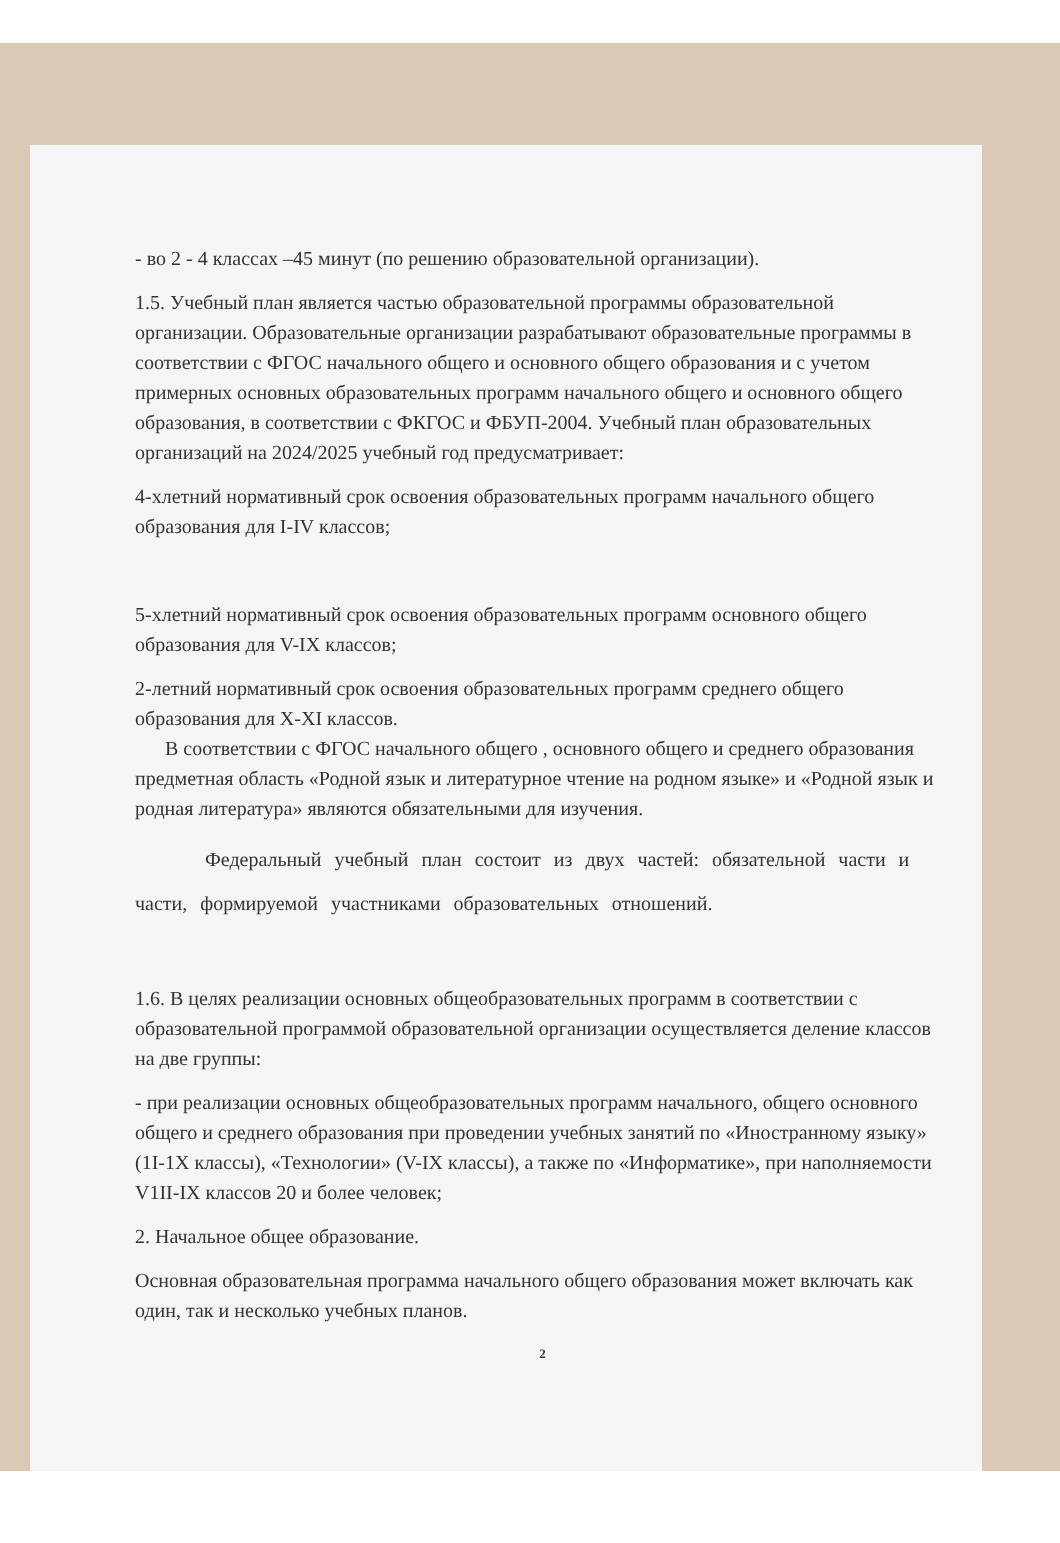- во 2 - 4 классах –45 минут (по решению образовательной организации).
1.5. Учебный план является частью образовательной программы образовательной организации. Образовательные организации разрабатывают образовательные программы в соответствии с ФГОС начального общего и основного общего образования и с учетом примерных основных образовательных программ начального общего и основного общего образования, в соответствии с ФКГОС и ФБУП-2004. Учебный план образовательных организаций на 2024/2025 учебный год предусматривает:
4-хлетний нормативный срок освоения образовательных программ начального общего образования для I-IV классов;
5-хлетний нормативный срок освоения образовательных программ основного общего образования для V-IX классов;
2-летний нормативный срок освоения образовательных программ среднего общего образования для X-XI классов.
В соответствии с ФГОС начального общего , основного общего и среднего образования предметная область «Родной язык и литературное чтение на родном языке» и «Родной язык и родная литература» являются обязательными для изучения.
Федеральный учебный план состоит из двух частей: обязательной части и части, формируемой участниками образовательных отношений.
1.6. В целях реализации основных общеобразовательных программ в соответствии с образовательной программой образовательной организации осуществляется деление классов на две группы:
- при реализации основных общеобразовательных программ начального, общего основного общего и среднего образования при проведении учебных занятий по «Иностранному языку» (1I-1X классы), «Технологии» (V-IX классы), а также по «Информатике», при наполняемости V1II-IX классов 20 и более человек;
2. Начальное общее образование.
Основная образовательная программа начального общего образования может включать как один, так и несколько учебных планов.
2